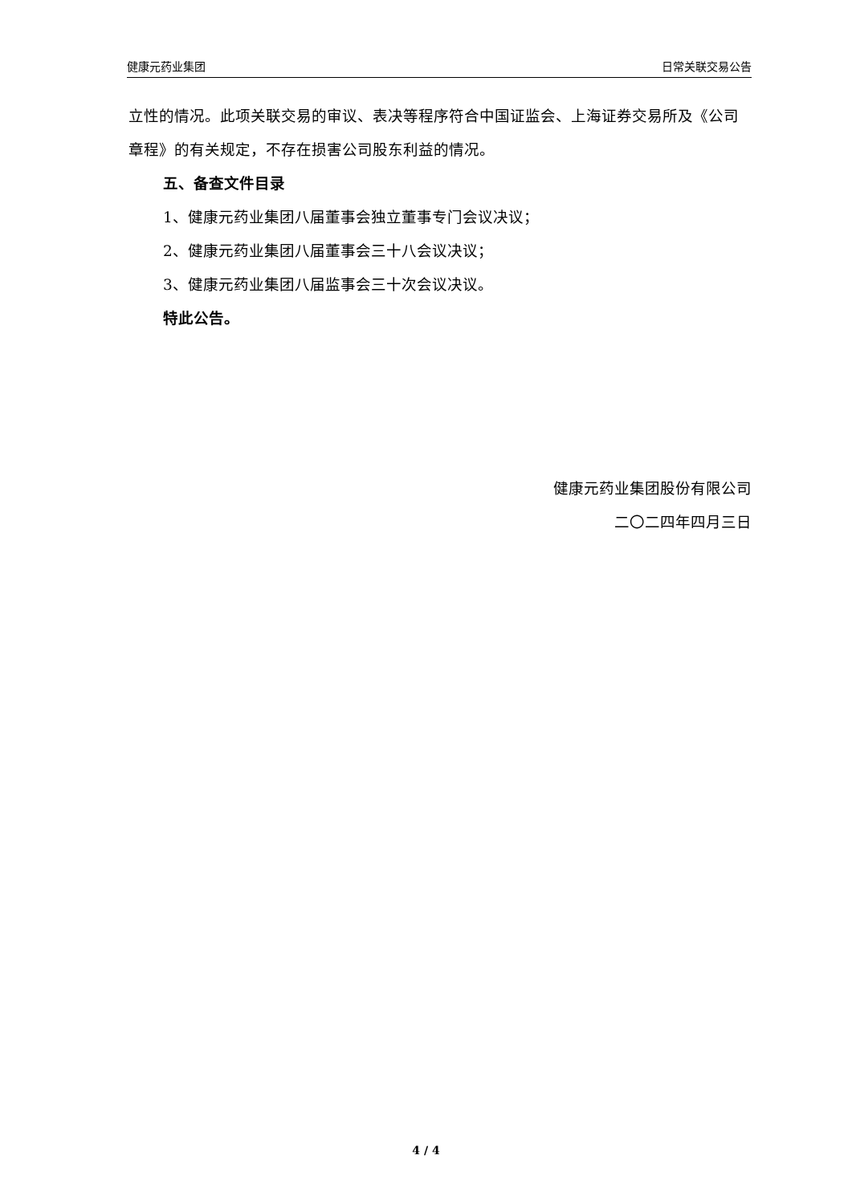健康元药业集团 日常关联交易公告
立性的情况。此项关联交易的审议、表决等程序符合中国证监会、上海证券交易所及《公司章程》的有关规定，不存在损害公司股东利益的情况。
五、备查文件目录
1、健康元药业集团八届董事会独立董事专门会议决议；
2、健康元药业集团八届董事会三十八会议决议；
3、健康元药业集团八届监事会三十次会议决议。
特此公告。
健康元药业集团股份有限公司
二〇二四年四月三日
4 / 4